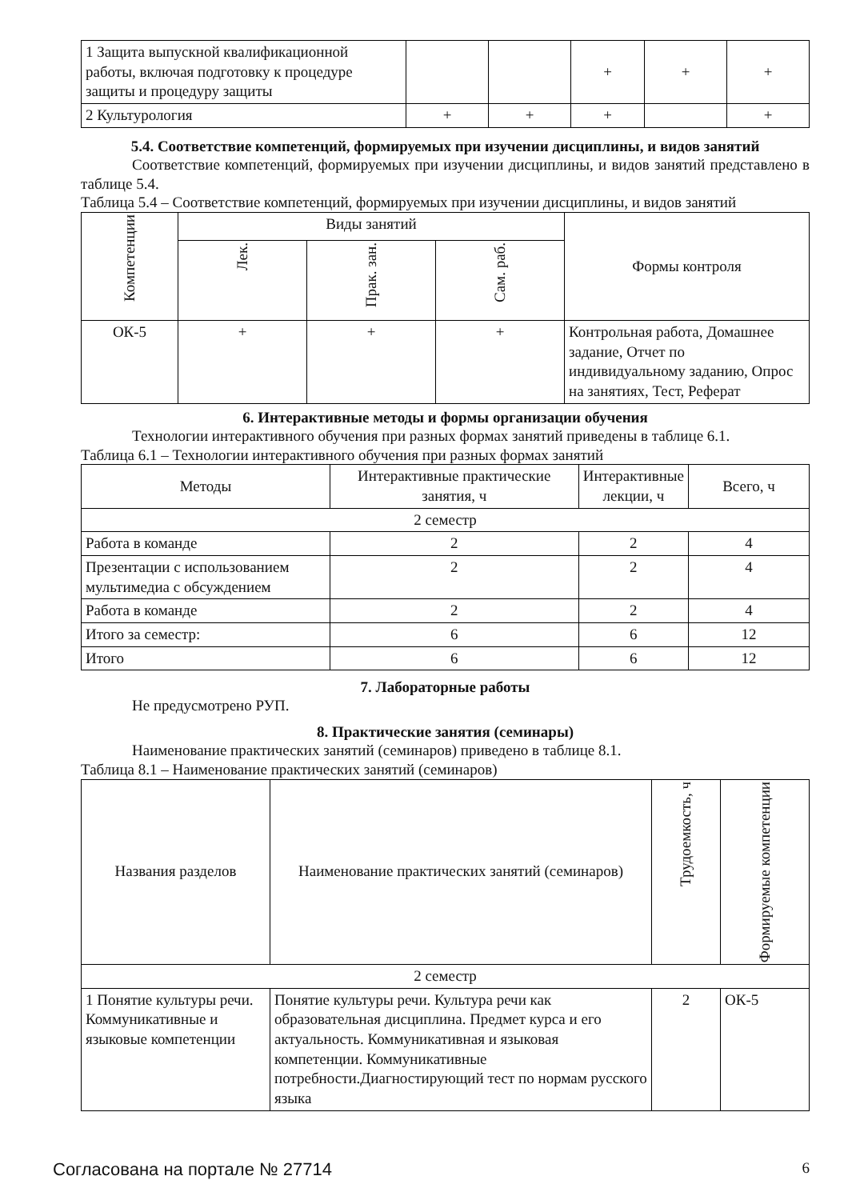| 1 Защита выпускной квалификационной работы, включая подготовку к процедуре защиты и процедуру защиты | | | + | + | + |
| 2 Культурология | + | + | + | | + |
5.4. Соответствие компетенций, формируемых при изучении дисциплины, и видов занятий
Соответствие компетенций, формируемых при изучении дисциплины, и видов занятий представлено в таблице 5.4.
Таблица 5.4 – Соответствие компетенций, формируемых при изучении дисциплины, и видов занятий
| Компетенции | Виды занятий | | | Формы контроля |
| | Лек. | Прак. зан. | Сам. раб. | |
| ОК-5 | + | + | + | Контрольная работа, Домашнее задание, Отчет по индивидуальному заданию, Опрос на занятиях, Тест, Реферат |
6. Интерактивные методы и формы организации обучения
Технологии интерактивного обучения при разных формах занятий приведены в таблице 6.1.
Таблица 6.1 – Технологии интерактивного обучения при разных формах занятий
| Методы | Интерактивные практические занятия, ч | Интерактивные лекции, ч | Всего, ч |
| 2 семестр | | | |
| Работа в команде | 2 | 2 | 4 |
| Презентации с использованием мультимедиа с обсуждением | 2 | 2 | 4 |
| Работа в команде | 2 | 2 | 4 |
| Итого за семестр: | 6 | 6 | 12 |
| Итого | 6 | 6 | 12 |
7. Лабораторные работы
Не предусмотрено РУП.
8. Практические занятия (семинары)
Наименование практических занятий (семинаров) приведено в таблице 8.1.
Таблица 8.1 – Наименование практических занятий (семинаров)
| Названия разделов | Наименование практических занятий (семинаров) | Трудоемкость, ч | Формируемые компетенции |
| 2 семестр | | | |
| 1 Понятие культуры речи. Коммуникативные и языковые компетенции | Понятие культуры речи. Культура речи как образовательная дисциплина. Предмет курса и его актуальность. Коммуникативная и языковая компетенции. Коммуникативные потребности.Диагностирующий тест по нормам русского языка | 2 | ОК-5 |
Согласована на портале № 27714 6